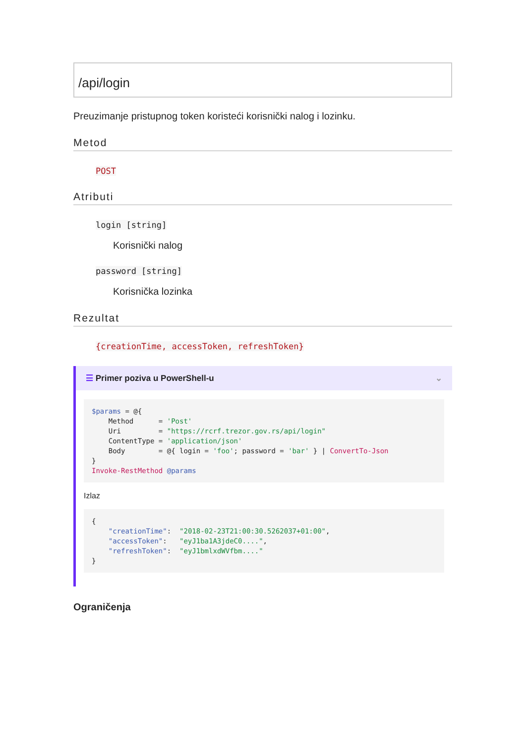/api/login
Preuzimanje pristupnog token koristeći korisnički nalog i lozinku.
Metod
POST
Atributi
login [string]
Korisnički nalog
password [string]
Korisnička lozinka
Rezultat
{creationTime, accessToken, refreshToken}
☰ Primer poziva u PowerShell-u ⌄
$params = @{
    Method      = 'Post'
    Uri         = "https://rcrf.trezor.gov.rs/api/login"
    ContentType = 'application/json'
    Body        = @{ login = 'foo'; password = 'bar' } | ConvertTo-Json
}
Invoke-RestMethod @params
Izlaz
{
    "creationTime":  "2018-02-23T21:00:30.5262037+01:00",
    "accessToken":   "eyJ1ba1A3jdeC0....",
    "refreshToken":  "eyJ1bmlxdWVfbm...."
}
Ograničenja